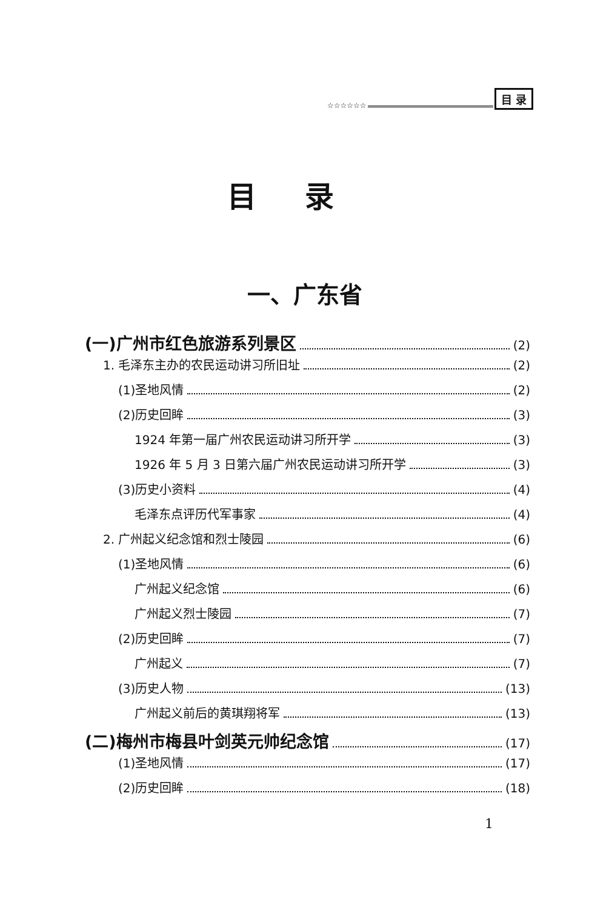☆☆☆☆☆☆ 目 录
目录
一、广东省
(一)广州市红色旅游系列景区 (2)
1. 毛泽东主办的农民运动讲习所旧址 (2)
(1)圣地风情 (2)
(2)历史回眸 (3)
1924 年第一届广州农民运动讲习所开学 (3)
1926 年 5 月 3 日第六届广州农民运动讲习所开学 (3)
(3)历史小资料 (4)
毛泽东点评历代军事家 (4)
2. 广州起义纪念馆和烈士陵园 (6)
(1)圣地风情 (6)
广州起义纪念馆 (6)
广州起义烈士陵园 (7)
(2)历史回眸 (7)
广州起义 (7)
(3)历史人物 (13)
广州起义前后的黄琪翔将军 (13)
(二)梅州市梅县叶剑英元帅纪念馆 (17)
(1)圣地风情 (17)
(2)历史回眸 (18)
1